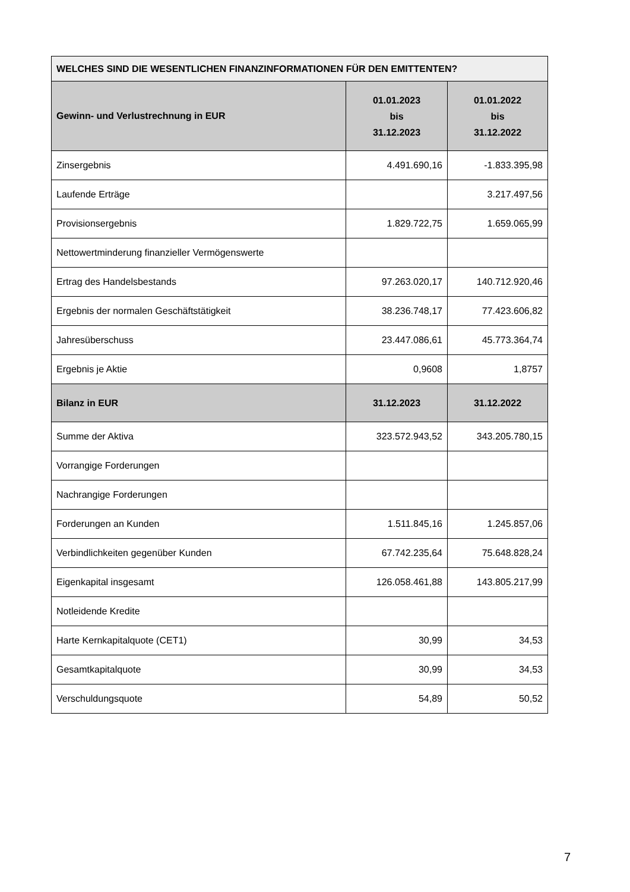| WELCHES SIND DIE WESENTLICHEN FINANZINFORMATIONEN FÜR DEN EMITTENTEN? | | |
| --- | --- | --- |
| Gewinn- und Verlustrechnung in EUR | 01.01.2023 bis 31.12.2023 | 01.01.2022 bis 31.12.2022 |
| Zinsergebnis | 4.491.690,16 | -1.833.395,98 |
| Laufende Erträge | | 3.217.497,56 |
| Provisionsergebnis | 1.829.722,75 | 1.659.065,99 |
| Nettowertminderung finanzieller Vermögenswerte | | |
| Ertrag des Handelsbestands | 97.263.020,17 | 140.712.920,46 |
| Ergebnis der normalen Geschäftstätigkeit | 38.236.748,17 | 77.423.606,82 |
| Jahresüberschuss | 23.447.086,61 | 45.773.364,74 |
| Ergebnis je Aktie | 0,9608 | 1,8757 |
| Bilanz in EUR | 31.12.2023 | 31.12.2022 |
| Summe der Aktiva | 323.572.943,52 | 343.205.780,15 |
| Vorrangige Forderungen | | |
| Nachrangige Forderungen | | |
| Forderungen an Kunden | 1.511.845,16 | 1.245.857,06 |
| Verbindlichkeiten gegenüber Kunden | 67.742.235,64 | 75.648.828,24 |
| Eigenkapital insgesamt | 126.058.461,88 | 143.805.217,99 |
| Notleidende Kredite | | |
| Harte Kernkapitalquote (CET1) | 30,99 | 34,53 |
| Gesamtkapitalquote | 30,99 | 34,53 |
| Verschuldungsquote | 54,89 | 50,52 |
7